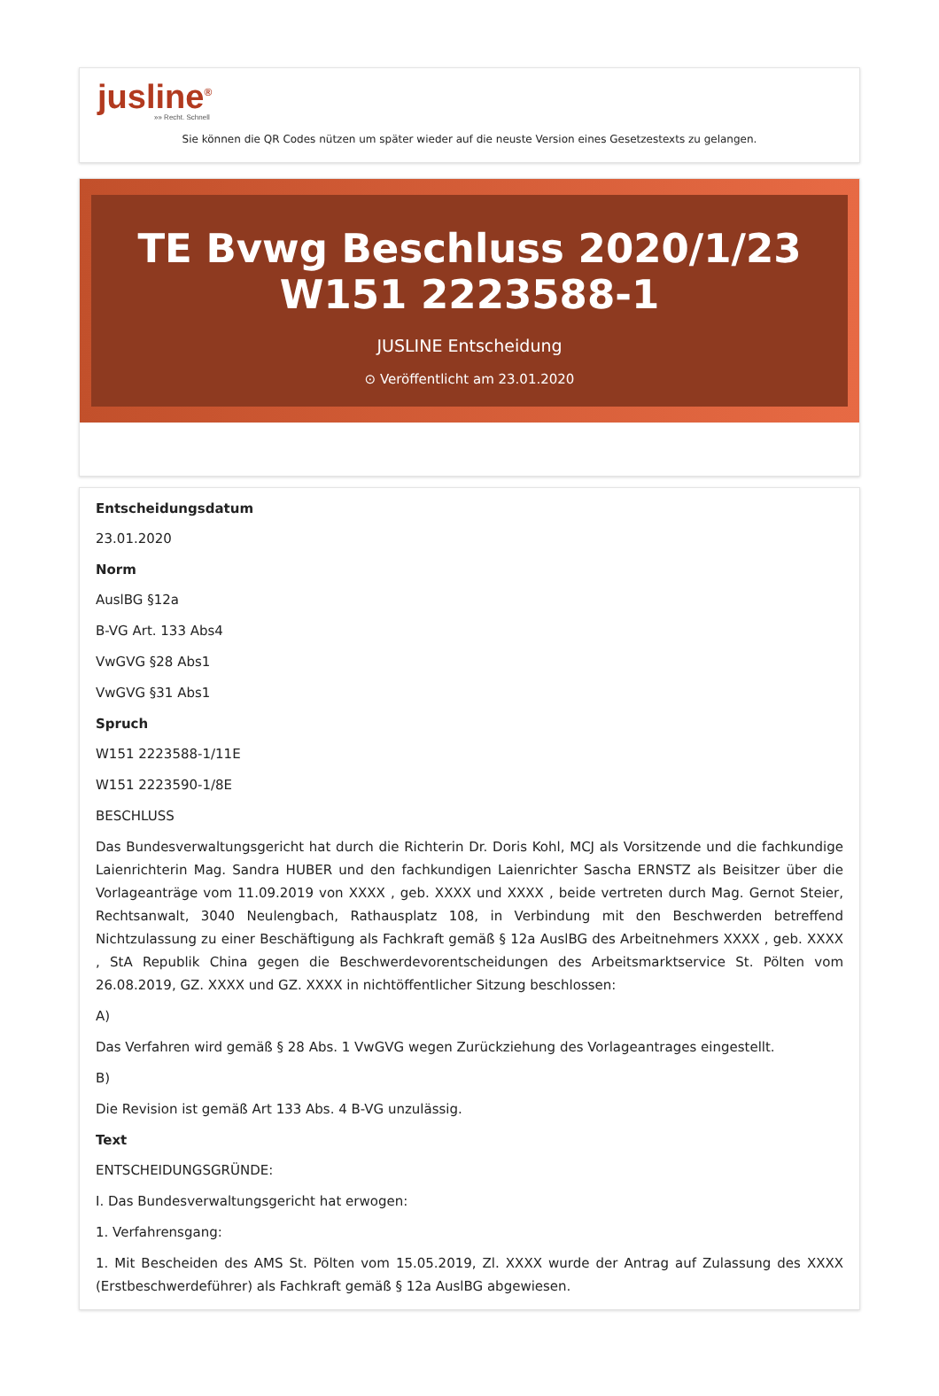jusline<sup>®</sup>
»» Recht. Schnell
Sie können die QR Codes nützen um später wieder auf die neuste Version eines Gesetzestexts zu gelangen.
TE Bvwg Beschluss 2020/1/23 W151 2223588-1
JUSLINE Entscheidung
⊙ Veröffentlicht am 23.01.2020
Entscheidungsdatum
23.01.2020
Norm
AuslBG §12a
B-VG Art. 133 Abs4
VwGVG §28 Abs1
VwGVG §31 Abs1
Spruch
W151 2223588-1/11E
W151 2223590-1/8E
BESCHLUSS
Das Bundesverwaltungsgericht hat durch die Richterin Dr. Doris Kohl, MCJ als Vorsitzende und die fachkundige Laienrichterin Mag. Sandra HUBER und den fachkundigen Laienrichter Sascha ERNSTZ als Beisitzer über die Vorlageanträge vom 11.09.2019 von XXXX , geb. XXXX und XXXX , beide vertreten durch Mag. Gernot Steier, Rechtsanwalt, 3040 Neulengbach, Rathausplatz 108, in Verbindung mit den Beschwerden betreffend Nichtzulassung zu einer Beschäftigung als Fachkraft gemäß § 12a AuslBG des Arbeitnehmers XXXX , geb. XXXX , StA Republik China gegen die Beschwerdevorentscheidungen des Arbeitsmarktservice St. Pölten vom 26.08.2019, GZ. XXXX und GZ. XXXX in nichtöffentlicher Sitzung beschlossen:
A)
Das Verfahren wird gemäß § 28 Abs. 1 VwGVG wegen Zurückziehung des Vorlageantrages eingestellt.
B)
Die Revision ist gemäß Art 133 Abs. 4 B-VG unzulässig.
Text
ENTSCHEIDUNGSGRÜNDE:
I. Das Bundesverwaltungsgericht hat erwogen:
1. Verfahrensgang:
1. Mit Bescheiden des AMS St. Pölten vom 15.05.2019, Zl. XXXX wurde der Antrag auf Zulassung des XXXX (Erstbeschwerdeführer) als Fachkraft gemäß § 12a AuslBG abgewiesen.